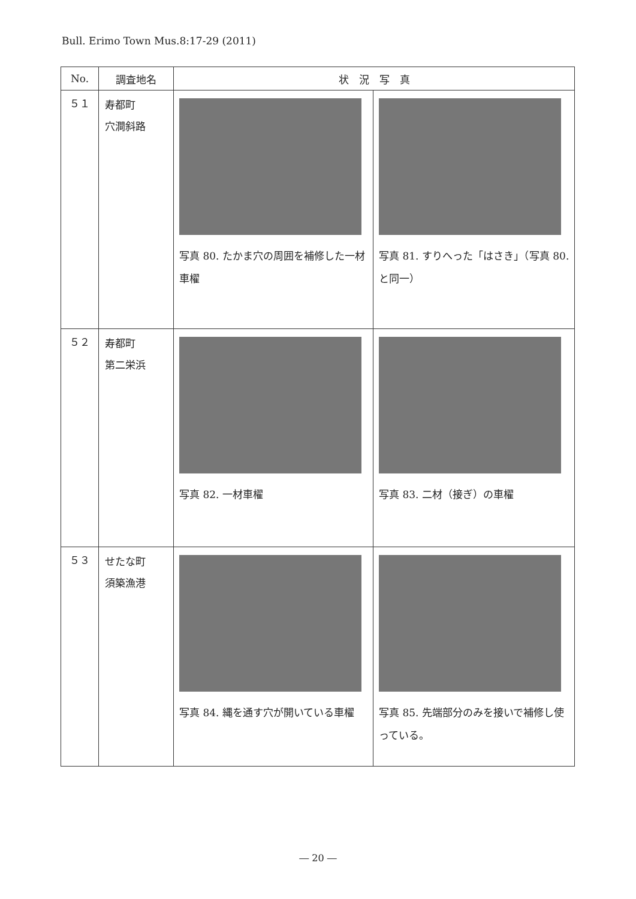Bull. Erimo Town Mus.8:17-29 (2011)
| No. | 調査地名 | 状 況 写 真 | |
| --- | --- | --- | --- |
| ５１ | 寿都町 穴澗斜路 | 写真 80. たかま穴の周囲を補修した一材車櫂 | 写真 81. すりへった「はさき」（写真 80. と同一） |
| ５２ | 寿都町 第二栄浜 | 写真 82. 一材車櫂 | 写真 83. 二材（接ぎ）の車櫂 |
| ５３ | せたな町 須築漁港 | 写真 84. 縄を通す穴が開いている車櫂 | 写真 85. 先端部分のみを接いで補修し使っている。 |
― 20 ―